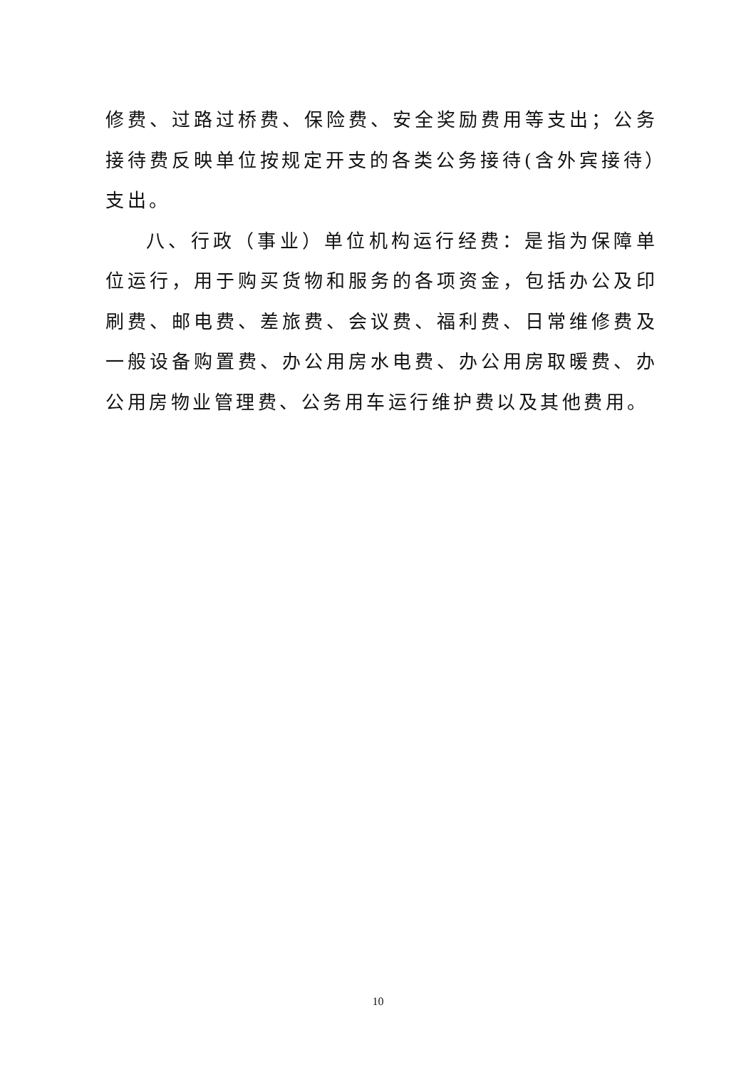修费、过路过桥费、保险费、安全奖励费用等支出；公务接待费反映单位按规定开支的各类公务接待(含外宾接待）支出。
八、行政（事业）单位机构运行经费：是指为保障单位运行，用于购买货物和服务的各项资金，包括办公及印刷费、邮电费、差旅费、会议费、福利费、日常维修费及一般设备购置费、办公用房水电费、办公用房取暖费、办公用房物业管理费、公务用车运行维护费以及其他费用。
10